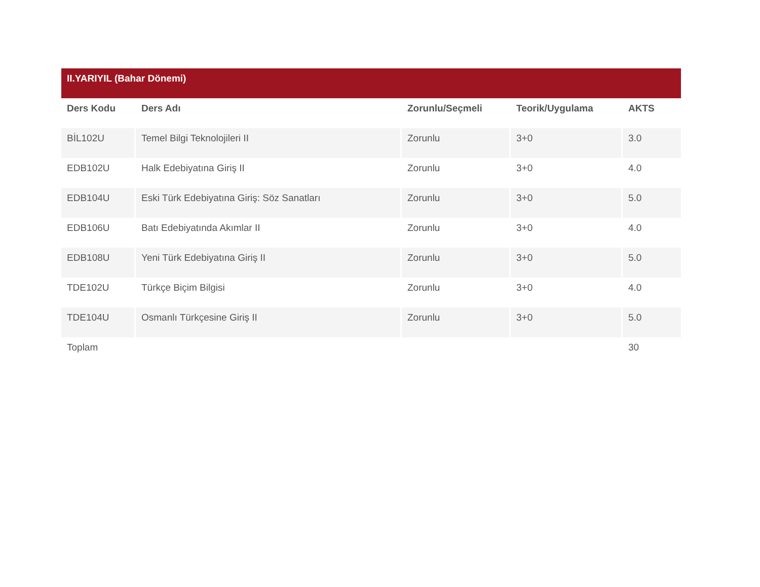| II.YARIYIL (Bahar Dönemi) | | | | |
| --- | --- | --- | --- | --- |
| Ders Kodu | Ders Adı | Zorunlu/Seçmeli | Teorik/Uygulama | AKTS |
| BİL102U | Temel Bilgi Teknolojileri II | Zorunlu | 3+0 | 3.0 |
| EDB102U | Halk Edebiyatına Giriş II | Zorunlu | 3+0 | 4.0 |
| EDB104U | Eski Türk Edebiyatına Giriş: Söz Sanatları | Zorunlu | 3+0 | 5.0 |
| EDB106U | Batı Edebiyatında Akımlar II | Zorunlu | 3+0 | 4.0 |
| EDB108U | Yeni Türk Edebiyatına Giriş II | Zorunlu | 3+0 | 5.0 |
| TDE102U | Türkçe Biçim Bilgisi | Zorunlu | 3+0 | 4.0 |
| TDE104U | Osmanlı Türkçesine Giriş II | Zorunlu | 3+0 | 5.0 |
| Toplam | | | | 30 |